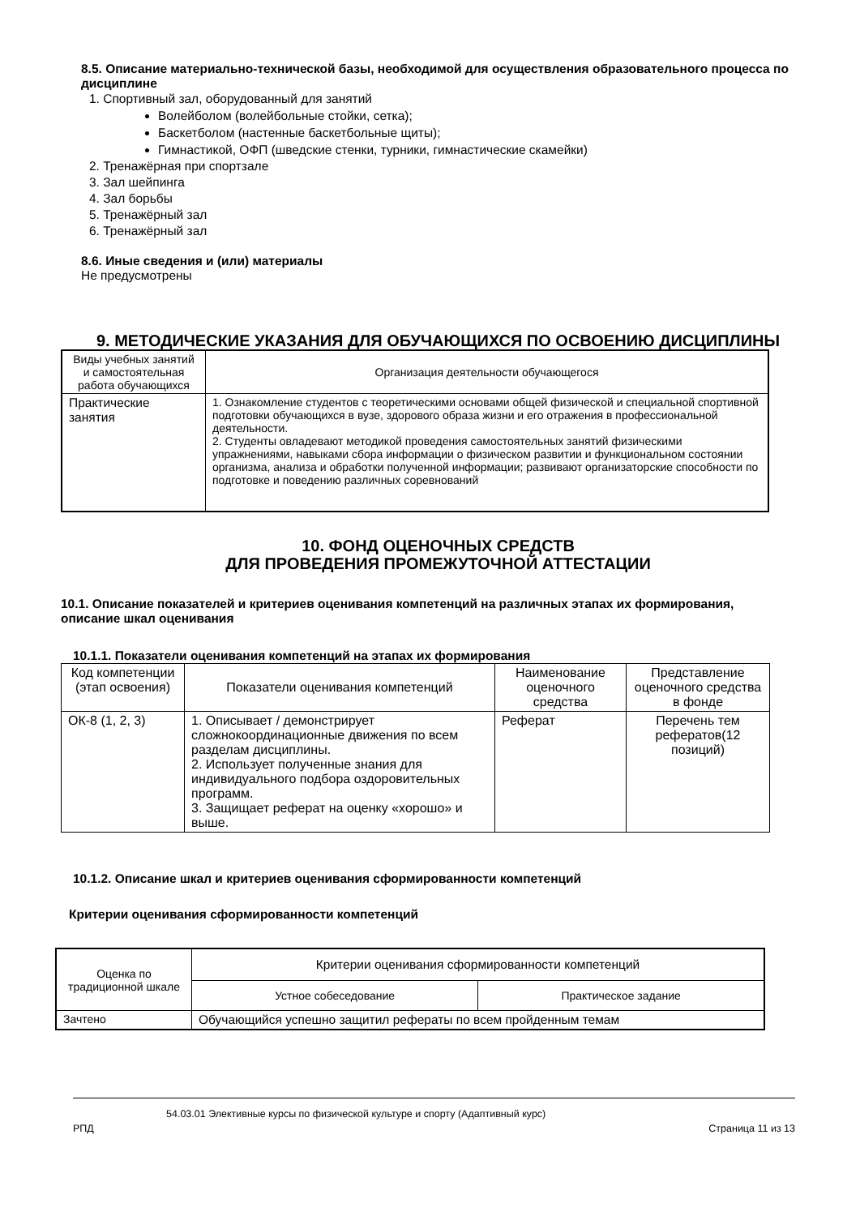8.5. Описание материально-технической базы, необходимой для осуществления образовательного процесса по дисциплине
1. Спортивный зал, оборудованный для занятий
Волейболом (волейбольные стойки, сетка);
Баскетболом (настенные баскетбольные щиты);
Гимнастикой, ОФП (шведские стенки, турники, гимнастические скамейки)
2. Тренажёрная при спортзале
3. Зал шейпинга
4. Зал борьбы
5. Тренажёрный зал
6. Тренажёрный зал
8.6. Иные сведения и (или) материалы
Не предусмотрены
9. МЕТОДИЧЕСКИЕ УКАЗАНИЯ ДЛЯ ОБУЧАЮЩИХСЯ ПО ОСВОЕНИЮ ДИСЦИПЛИНЫ
| Виды учебных занятий и самостоятельная работа обучающихся | Организация деятельности обучающегося |
| --- | --- |
| Практические занятия | 1. Ознакомление студентов с теоретическими основами общей физической и специальной спортивной подготовки обучающихся в вузе, здорового образа жизни и его отражения в профессиональной деятельности. 2. Студенты овладевают методикой проведения самостоятельных занятий физическими упражнениями, навыками сбора информации о физическом развитии и функциональном состоянии организма, анализа и обработки полученной информации; развивают организаторские способности по подготовке и поведению различных соревнований |
10. ФОНД ОЦЕНОЧНЫХ СРЕДСТВ
ДЛЯ ПРОВЕДЕНИЯ ПРОМЕЖУТОЧНОЙ АТТЕСТАЦИИ
10.1. Описание показателей и критериев оценивания компетенций на различных этапах их формирования, описание шкал оценивания
10.1.1. Показатели оценивания компетенций на этапах их формирования
| Код компетенции (этап освоения) | Показатели оценивания компетенций | Наименование оценочного средства | Представление оценочного средства в фонде |
| --- | --- | --- | --- |
| ОК-8 (1, 2, 3) | 1. Описывает / демонстрирует сложнокоординационные движения по всем разделам дисциплины. 2. Использует полученные знания для индивидуального подбора оздоровительных программ. 3. Защищает реферат на оценку «хорошо» и выше. | Реферат | Перечень тем рефератов(12 позиций) |
10.1.2. Описание шкал и критериев оценивания сформированности компетенций
Критерии оценивания сформированности компетенций
| Оценка по традиционной шкале | Критерии оценивания сформированности компетенций | |
| --- | --- | --- |
| | Устное собеседование | Практическое задание |
| Зачтено | Обучающийся успешно защитил рефераты по всем пройденным темам | |
54.03.01 Элективные курсы по физической культуре и спорту (Адаптивный курс)
РПД Страница 11 из 13